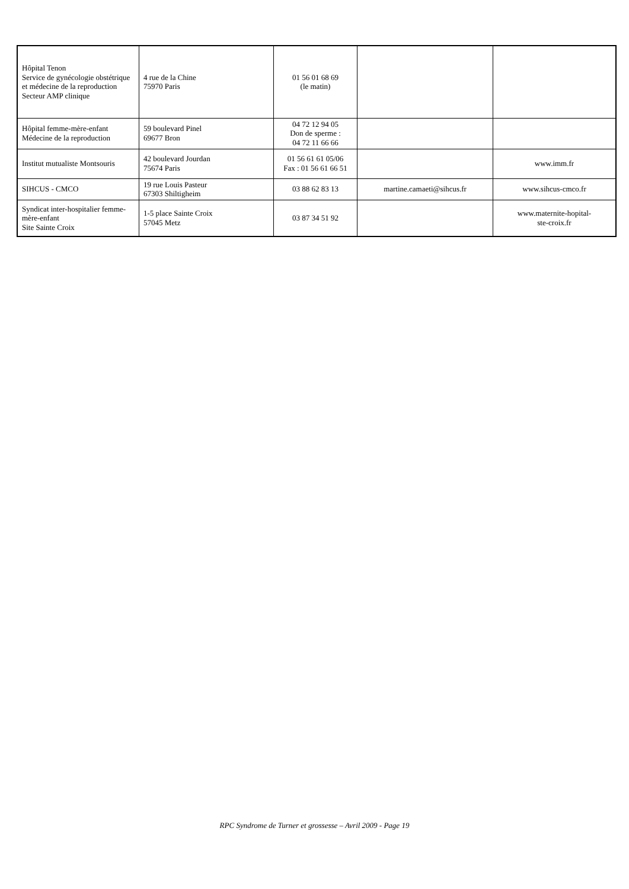| Hôpital Tenon Service de gynécologie obstétrique et médecine de la reproduction Secteur AMP clinique | 4 rue de la Chine 75970 Paris | 01 56 01 68 69 (le matin) | | |
| Hôpital femme-mère-enfant Médecine de la reproduction | 59 boulevard Pinel 69677 Bron | 04 72 12 94 05 Don de sperme : 04 72 11 66 66 | | |
| Institut mutualiste Montsouris | 42 boulevard Jourdan 75674 Paris | 01 56 61 61 05/06 Fax : 01 56 61 66 51 | | www.imm.fr |
| SIHCUS - CMCO | 19 rue Louis Pasteur 67303 Shiltigheim | 03 88 62 83 13 | martine.camaeti@sihcus.fr | www.sihcus-cmco.fr |
| Syndicat inter-hospitalier femme-mère-enfant Site Sainte Croix | 1-5 place Sainte Croix 57045 Metz | 03 87 34 51 92 | | www.maternite-hopital- ste-croix.fr |
RPC Syndrome de Turner et grossesse – Avril 2009 - Page 19